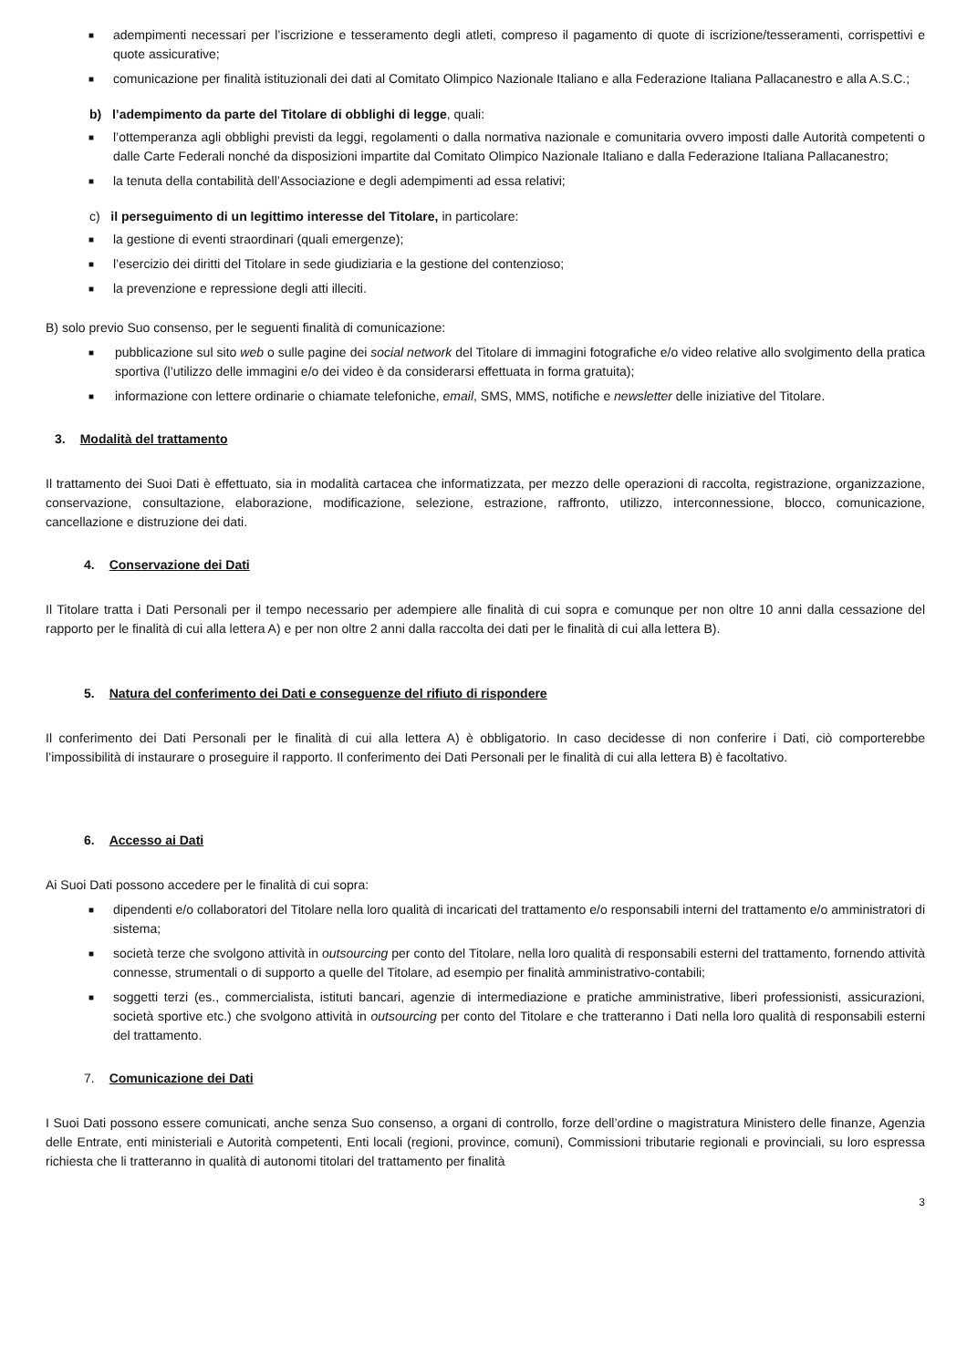■ adempimenti necessari per l’iscrizione e tesseramento degli atleti, compreso il pagamento di quote di iscrizione/tesseramenti, corrispettivi e quote assicurative;
■ comunicazione per finalità istituzionali dei dati al Comitato Olimpico Nazionale Italiano e alla Federazione Italiana Pallacanestro e alla A.S.C.;
b) l’adempimento da parte del Titolare di obblighi di legge, quali:
■ l’ottemperanza agli obblighi previsti da leggi, regolamenti o dalla normativa nazionale e comunitaria ovvero imposti dalle Autorità competenti o dalle Carte Federali nonché da disposizioni impartite dal Comitato Olimpico Nazionale Italiano e dalla Federazione Italiana Pallacanestro;
■ la tenuta della contabilità dell’Associazione e degli adempimenti ad essa relativi;
c) il perseguimento di un legittimo interesse del Titolare, in particolare:
■ la gestione di eventi straordinari (quali emergenze);
■ l’esercizio dei diritti del Titolare in sede giudiziaria e la gestione del contenzioso;
■ la prevenzione e repressione degli atti illeciti.
B) solo previo Suo consenso, per le seguenti finalità di comunicazione:
■ pubblicazione sul sito web o sulle pagine dei social network del Titolare di immagini fotografiche e/o video relative allo svolgimento della pratica sportiva (l’utilizzo delle immagini e/o dei video è da considerarsi effettuata in forma gratuita);
■ informazione con lettere ordinarie o chiamate telefoniche, email, SMS, MMS, notifiche e newsletter delle iniziative del Titolare.
3. Modalità del trattamento
Il trattamento dei Suoi Dati è effettuato, sia in modalità cartacea che informatizzata, per mezzo delle operazioni di raccolta, registrazione, organizzazione, conservazione, consultazione, elaborazione, modificazione, selezione, estrazione, raffronto, utilizzo, interconnessione, blocco, comunicazione, cancellazione e distruzione dei dati.
4. Conservazione dei Dati
Il Titolare tratta i Dati Personali per il tempo necessario per adempiere alle finalità di cui sopra e comunque per non oltre 10 anni dalla cessazione del rapporto per le finalità di cui alla lettera A) e per non oltre 2 anni dalla raccolta dei dati per le finalità di cui alla lettera B).
5. Natura del conferimento dei Dati e conseguenze del rifiuto di rispondere
Il conferimento dei Dati Personali per le finalità di cui alla lettera A) è obbligatorio. In caso decidesse di non conferire i Dati, ciò comporterebbe l’impossibilità di instaurare o proseguire il rapporto. Il conferimento dei Dati Personali per le finalità di cui alla lettera B) è facoltativo.
6. Accesso ai Dati
Ai Suoi Dati possono accedere per le finalità di cui sopra:
■ dipendenti e/o collaboratori del Titolare nella loro qualità di incaricati del trattamento e/o responsabili interni del trattamento e/o amministratori di sistema;
■ società terze che svolgono attività in outsourcing per conto del Titolare, nella loro qualità di responsabili esterni del trattamento, fornendo attività connesse, strumentali o di supporto a quelle del Titolare, ad esempio per finalità amministrativo-contabili;
■ soggetti terzi (es., commercialista, istituti bancari, agenzie di intermediazione e pratiche amministrative, liberi professionisti, assicurazioni, società sportive etc.) che svolgono attività in outsourcing per conto del Titolare e che tratteranno i Dati nella loro qualità di responsabili esterni del trattamento.
7. Comunicazione dei Dati
I Suoi Dati possono essere comunicati, anche senza Suo consenso, a organi di controllo, forze dell’ordine o magistratura Ministero delle finanze, Agenzia delle Entrate, enti ministeriali e Autorità competenti, Enti locali (regioni, province, comuni), Commissioni tributarie regionali e provinciali, su loro espressa richiesta che li tratteranno in qualità di autonomi titolari del trattamento per finalità
3